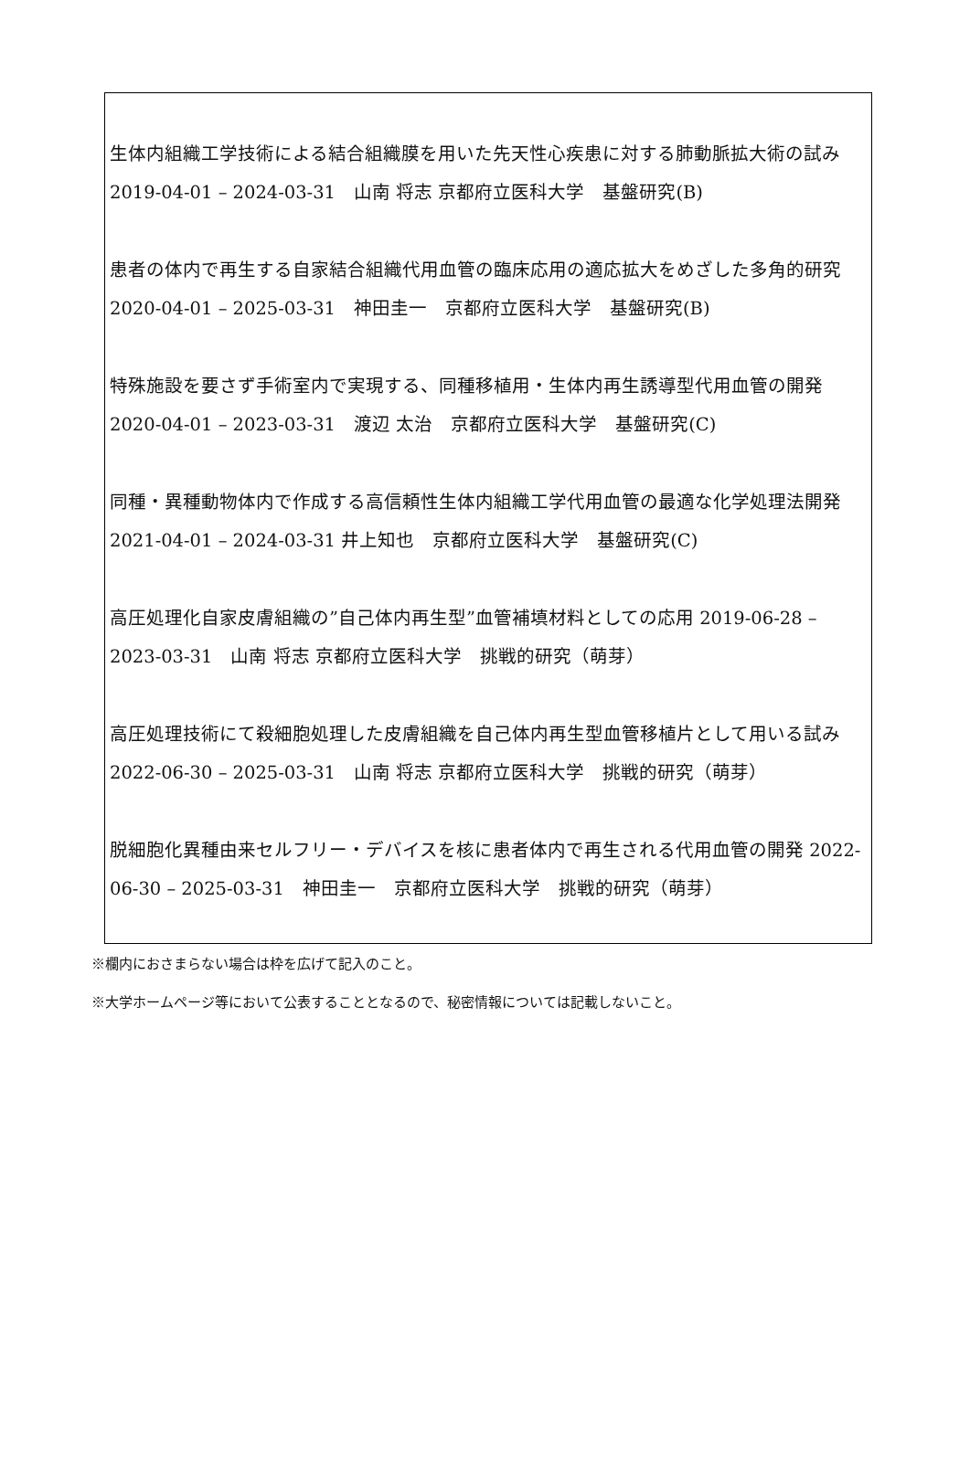生体内組織工学技術による結合組織膜を用いた先天性心疾患に対する肺動脈拡大術の試み　2019-04-01 – 2024-03-31　山南 将志 京都府立医科大学　基盤研究(B)
患者の体内で再生する自家結合組織代用血管の臨床応用の適応拡大をめざした多角的研究　2020-04-01 – 2025-03-31　神田圭一　京都府立医科大学　基盤研究(B)
特殊施設を要さず手術室内で実現する、同種移植用・生体内再生誘導型代用血管の開発 2020-04-01 – 2023-03-31　渡辺 太治　京都府立医科大学　基盤研究(C)
同種・異種動物体内で作成する高信頼性生体内組織工学代用血管の最適な化学処理法開発 2021-04-01 – 2024-03-31 井上知也　京都府立医科大学　基盤研究(C)
高圧処理化自家皮膚組織の”自己体内再生型”血管補填材料としての応用 2019-06-28 – 2023-03-31　山南 将志 京都府立医科大学　挑戦的研究（萌芽）
高圧処理技術にて殺細胞処理した皮膚組織を自己体内再生型血管移植片として用いる試み　2022-06-30 – 2025-03-31　山南 将志 京都府立医科大学　挑戦的研究（萌芽）
脱細胞化異種由来セルフリー・デバイスを核に患者体内で再生される代用血管の開発 2022-06-30 – 2025-03-31　神田圭一　京都府立医科大学　挑戦的研究（萌芽）
※欄内におさまらない場合は枠を広げて記入のこと。
※大学ホームページ等において公表することとなるので、秘密情報については記載しないこと。